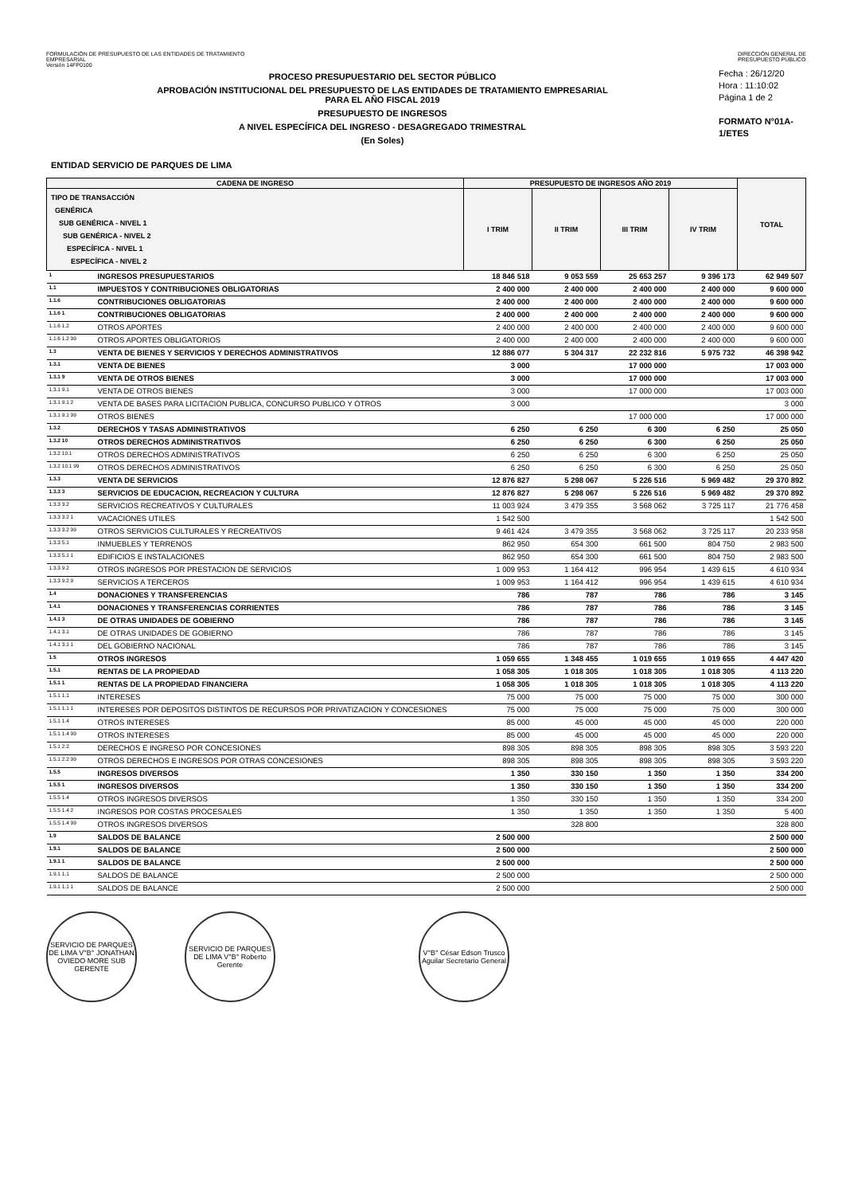FORMULACIÓN DE PRESUPUESTO DE LAS ENTIDADES DE TRATAMIENTO
EMPRESARIAL
Versión 14FP0100
DIRECCIÓN GENERAL DE
PRESUPUESTO PÚBLICO
PROCESO PRESUPUESTARIO DEL SECTOR PÚBLICO
APROBACIÓN INSTITUCIONAL DEL PRESUPUESTO DE LAS ENTIDADES DE TRATAMIENTO EMPRESARIAL
PARA EL AÑO FISCAL 2019
PRESUPUESTO DE INGRESOS
A NIVEL ESPECÍFICA DEL INGRESO - DESAGREGADO TRIMESTRAL
(En Soles)
Fecha : 26/12/20
Hora : 11:10:02
Página 1 de 2
FORMATO N°01A-1/ETES
ENTIDAD SERVICIO DE PARQUES DE LIMA
| CADENA DE INGRESO | | PRESUPUESTO DE INGRESOS AÑO 2019 | | | | TOTAL |
| --- | --- | --- | --- | --- | --- | --- |
| TIPO DE TRANSACCIÓN GENÉRICA SUB GENÉRICA - NIVEL 1 SUB GENÉRICA - NIVEL 2 ESPECÍFICA - NIVEL 1 ESPECÍFICA - NIVEL 2 | | I TRIM | II TRIM | III TRIM | IV TRIM | |
| 1 | INGRESOS PRESUPUESTARIOS | 18 846 518 | 9 053 559 | 25 653 257 | 9 396 173 | 62 949 507 |
| 1.1 | IMPUESTOS Y CONTRIBUCIONES OBLIGATORIAS | 2 400 000 | 2 400 000 | 2 400 000 | 2 400 000 | 9 600 000 |
| 1.1.6 | CONTRIBUCIONES OBLIGATORIAS | 2 400 000 | 2 400 000 | 2 400 000 | 2 400 000 | 9 600 000 |
| 1.1.6 1 | CONTRIBUCIONES OBLIGATORIAS | 2 400 000 | 2 400 000 | 2 400 000 | 2 400 000 | 9 600 000 |
| 1.1.6 1.2 | OTROS APORTES | 2 400 000 | 2 400 000 | 2 400 000 | 2 400 000 | 9 600 000 |
| 1.1.6 1.2 99 | OTROS APORTES OBLIGATORIOS | 2 400 000 | 2 400 000 | 2 400 000 | 2 400 000 | 9 600 000 |
| 1.3 | VENTA DE BIENES Y SERVICIOS Y DERECHOS ADMINISTRATIVOS | 12 886 077 | 5 304 317 | 22 232 816 | 5 975 732 | 46 398 942 |
| 1.3.1 | VENTA DE BIENES | 3 000 | | 17 000 000 | | 17 003 000 |
| 1.3.1 9 | VENTA DE OTROS BIENES | 3 000 | | 17 000 000 | | 17 003 000 |
| 1.3.1 9.1 | VENTA DE OTROS BIENES | 3 000 | | 17 000 000 | | 17 003 000 |
| 1.3.1 9.1 2 | VENTA DE BASES PARA LICITACION PUBLICA, CONCURSO PUBLICO Y OTROS | 3 000 | | | | 3 000 |
| 1.3.1 9.1 99 | OTROS BIENES | | | 17 000 000 | | 17 000 000 |
| 1.3.2 | DERECHOS Y TASAS ADMINISTRATIVOS | 6 250 | 6 250 | 6 300 | 6 250 | 25 050 |
| 1.3.2 10 | OTROS DERECHOS ADMINISTRATIVOS | 6 250 | 6 250 | 6 300 | 6 250 | 25 050 |
| 1.3.2 10.1 | OTROS DERECHOS ADMINISTRATIVOS | 6 250 | 6 250 | 6 300 | 6 250 | 25 050 |
| 1.3.2 10.1 99 | OTROS DERECHOS ADMINISTRATIVOS | 6 250 | 6 250 | 6 300 | 6 250 | 25 050 |
| 1.3.3 | VENTA DE SERVICIOS | 12 876 827 | 5 298 067 | 5 226 516 | 5 969 482 | 29 370 892 |
| 1.3.3 3 | SERVICIOS DE EDUCACION, RECREACION Y CULTURA | 12 876 827 | 5 298 067 | 5 226 516 | 5 969 482 | 29 370 892 |
| 1.3.3 3.2 | SERVICIOS RECREATIVOS Y CULTURALES | 11 003 924 | 3 479 355 | 3 568 062 | 3 725 117 | 21 776 458 |
| 1.3.3 3.2 1 | VACACIONES UTILES | 1 542 500 | | | | 1 542 500 |
| 1.3.3 3.2 99 | OTROS SERVICIOS CULTURALES Y RECREATIVOS | 9 461 424 | 3 479 355 | 3 568 062 | 3 725 117 | 20 233 958 |
| 1.3.3 5.1 | INMUEBLES Y TERRENOS | 862 950 | 654 300 | 661 500 | 804 750 | 2 983 500 |
| 1.3.3 5.1 1 | EDIFICIOS E INSTALACIONES | 862 950 | 654 300 | 661 500 | 804 750 | 2 983 500 |
| 1.3.3 9.2 | OTROS INGRESOS POR PRESTACION DE SERVICIOS | 1 009 953 | 1 164 412 | 996 954 | 1 439 615 | 4 610 934 |
| 1.3.3 9.2 9 | SERVICIOS A TERCEROS | 1 009 953 | 1 164 412 | 996 954 | 1 439 615 | 4 610 934 |
| 1.4 | DONACIONES Y TRANSFERENCIAS | 786 | 787 | 786 | 786 | 3 145 |
| 1.4.1 | DONACIONES Y TRANSFERENCIAS CORRIENTES | 786 | 787 | 786 | 786 | 3 145 |
| 1.4.1 3 | DE OTRAS UNIDADES DE GOBIERNO | 786 | 787 | 786 | 786 | 3 145 |
| 1.4.1 3.1 | DE OTRAS UNIDADES DE GOBIERNO | 786 | 787 | 786 | 786 | 3 145 |
| 1.4.1 3.1 1 | DEL GOBIERNO NACIONAL | 786 | 787 | 786 | 786 | 3 145 |
| 1.5 | OTROS INGRESOS | 1 059 655 | 1 348 455 | 1 019 655 | 1 019 655 | 4 447 420 |
| 1.5.1 | RENTAS DE LA PROPIEDAD | 1 058 305 | 1 018 305 | 1 018 305 | 1 018 305 | 4 113 220 |
| 1.5.1 1 | RENTAS DE LA PROPIEDAD FINANCIERA | 1 058 305 | 1 018 305 | 1 018 305 | 1 018 305 | 4 113 220 |
| 1.5.1 1.1 | INTERESES | 75 000 | 75 000 | 75 000 | 75 000 | 300 000 |
| 1.5.1 1.1 1 | INTERESES POR DEPOSITOS DISTINTOS DE RECURSOS POR PRIVATIZACION Y CONCESIONES | 75 000 | 75 000 | 75 000 | 75 000 | 300 000 |
| 1.5.1 1.4 | OTROS INTERESES | 85 000 | 45 000 | 45 000 | 45 000 | 220 000 |
| 1.5.1 1.4 99 | OTROS INTERESES | 85 000 | 45 000 | 45 000 | 45 000 | 220 000 |
| 1.5.1 2.2 | DERECHOS E INGRESO POR CONCESIONES | 898 305 | 898 305 | 898 305 | 898 305 | 3 593 220 |
| 1.5.1 2.2 99 | OTROS DERECHOS E INGRESOS POR OTRAS CONCESIONES | 898 305 | 898 305 | 898 305 | 898 305 | 3 593 220 |
| 1.5.5 | INGRESOS DIVERSOS | 1 350 | 330 150 | 1 350 | 1 350 | 334 200 |
| 1.5.5 1 | INGRESOS DIVERSOS | 1 350 | 330 150 | 1 350 | 1 350 | 334 200 |
| 1.5.5 1.4 | OTROS INGRESOS DIVERSOS | 1 350 | 330 150 | 1 350 | 1 350 | 334 200 |
| 1.5.5 1.4 2 | INGRESOS POR COSTAS PROCESALES | 1 350 | 1 350 | 1 350 | 1 350 | 5 400 |
| 1.5.5 1.4 99 | OTROS INGRESOS DIVERSOS | | 328 800 | | | 328 800 |
| 1.9 | SALDOS DE BALANCE | 2 500 000 | | | | 2 500 000 |
| 1.9.1 | SALDOS DE BALANCE | 2 500 000 | | | | 2 500 000 |
| 1.9.1 1 | SALDOS DE BALANCE | 2 500 000 | | | | 2 500 000 |
| 1.9.1 1.1 | SALDOS DE BALANCE | 2 500 000 | | | | 2 500 000 |
| 1.9.1 1.1 1 | SALDOS DE BALANCE | 2 500 000 | | | | 2 500 000 |
SERVICIO DE PARQUES DE LIMA V°B° JONATHAN OVIEDO MORE SUB GERENTE
SERVICIO DE PARQUES DE LIMA V°B° Roberto Gerente
V°B° César Edson Trusco Aguilar Secretario General